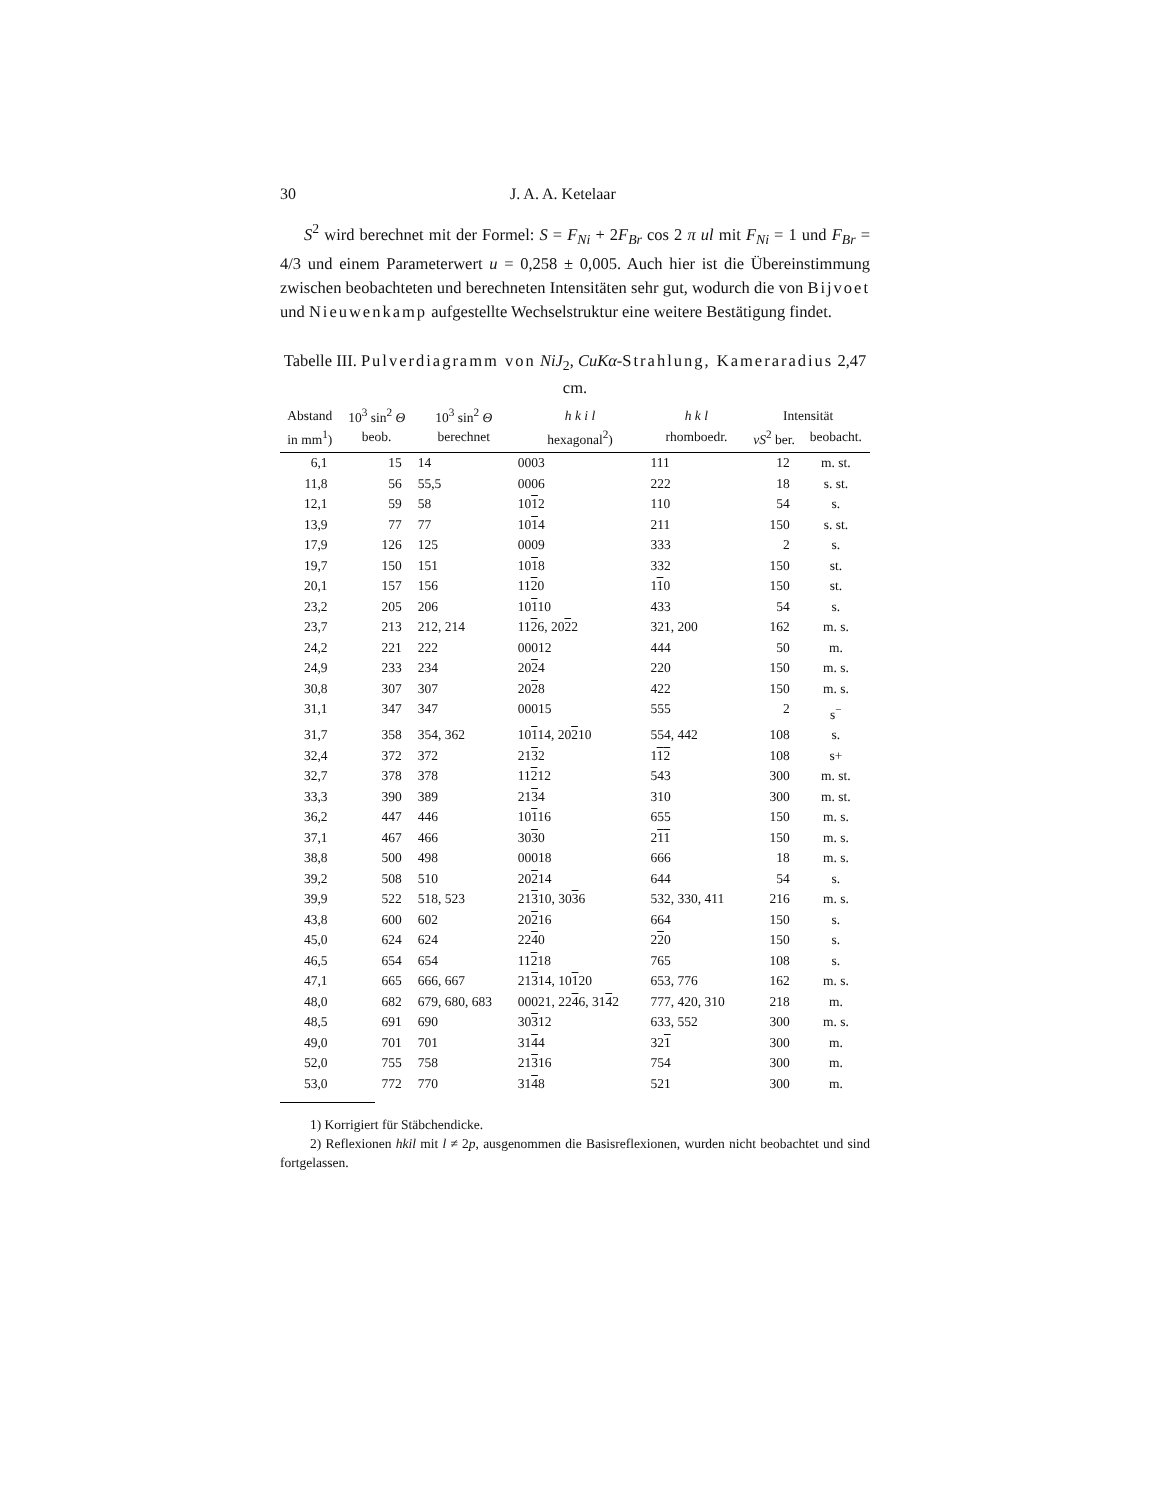30 J. A. A. Ketelaar
S<sup>2</sup> wird berechnet mit der Formel: S = F<sub>Ni</sub> + 2F<sub>Br</sub> cos 2 π ul mit F<sub>Ni</sub> = 1 und F<sub>Br</sub> = 4/3 und einem Parameterwert u = 0,258 ± 0,005. Auch hier ist die Übereinstimmung zwischen beobachteten und berechneten Intensitäten sehr gut, wodurch die von Bijvoet und Nieuwenkamp aufgestellte Wechselstruktur eine weitere Bestätigung findet.
Tabelle III. Pulverdiagramm von NiJ<sub>2</sub>, CuKα-Strahlung, Kameraradius 2,47 cm.
| Abstand | 10<sup>3</sup> sin<sup>2</sup> Θ | 10<sup>3</sup> sin<sup>2</sup> Θ | h k i l | h k l | Intensität | |
| --- | --- | --- | --- | --- | --- | --- |
| in mm<sup>1</sup>) | beob. | berechnet | hexagonal<sup>2</sup>) | rhomboedr. | vS<sup>2</sup> ber. | beobacht. |
| 6,1 | 15 | 14 | 0003 | 111 | 12 | m. st. |
| 11,8 | 56 | 55,5 | 0006 | 222 | 18 | s. st. |
| 12,1 | 59 | 58 | 10 1 2 | 110 | 54 | s. |
| 13,9 | 77 | 77 | 10 1 4 | 211 | 150 | s. st. |
| 17,9 | 126 | 125 | 0009 | 333 | 2 | s. |
| 19,7 | 150 | 151 | 10 1 8 | 332 | 150 | st. |
| 20,1 | 157 | 156 | 11 2 0 | 1 1 0 | 150 | st. |
| 23,2 | 205 | 206 | 10 1 10 | 433 | 54 | s. |
| 23,7 | 213 | 212, 214 | 11 2 6, 20 2 2 | 321, 200 | 162 | m. s. |
| 24,2 | 221 | 222 | 00012 | 444 | 50 | m. |
| 24,9 | 233 | 234 | 20 2 4 | 220 | 150 | m. s. |
| 30,8 | 307 | 307 | 20 2 8 | 422 | 150 | m. s. |
| 31,1 | 347 | 347 | 00015 | 555 | 2 | s<sup>−</sup> |
| 31,7 | 358 | 354, 362 | 10 1 14, 20 2 10 | 554, 442 | 108 | s. |
| 32,4 | 372 | 372 | 21 3 2 | 1 1 2 | 108 | s+ |
| 32,7 | 378 | 378 | 11 2 12 | 543 | 300 | m. st. |
| 33,3 | 390 | 389 | 21 3 4 | 310 | 300 | m. st. |
| 36,2 | 447 | 446 | 10 1 16 | 655 | 150 | m. s. |
| 37,1 | 467 | 466 | 30 3 0 | 2 1 1 | 150 | m. s. |
| 38,8 | 500 | 498 | 00018 | 666 | 18 | m. s. |
| 39,2 | 508 | 510 | 20 2 14 | 644 | 54 | s. |
| 39,9 | 522 | 518, 523 | 21 3 10, 30 3 6 | 532, 330, 411 | 216 | m. s. |
| 43,8 | 600 | 602 | 20 2 16 | 664 | 150 | s. |
| 45,0 | 624 | 624 | 22 4 0 | 2 2 0 | 150 | s. |
| 46,5 | 654 | 654 | 11 2 18 | 765 | 108 | s. |
| 47,1 | 665 | 666, 667 | 21 3 14, 10 1 20 | 653, 776 | 162 | m. s. |
| 48,0 | 682 | 679, 680, 683 | 00021, 22 4 6, 31 4 2 | 777, 420, 310 | 218 | m. |
| 48,5 | 691 | 690 | 30 3 12 | 633, 552 | 300 | m. s. |
| 49,0 | 701 | 701 | 31 4 4 | 32 1 | 300 | m. |
| 52,0 | 755 | 758 | 21 3 16 | 754 | 300 | m. |
| 53,0 | 772 | 770 | 31 4 8 | 521 | 300 | m. |
1) Korrigiert für Stäbchendicke.
2) Reflexionen hkil mit l ≠ 2p, ausgenommen die Basisreflexionen, wurden nicht beobachtet und sind fortgelassen.